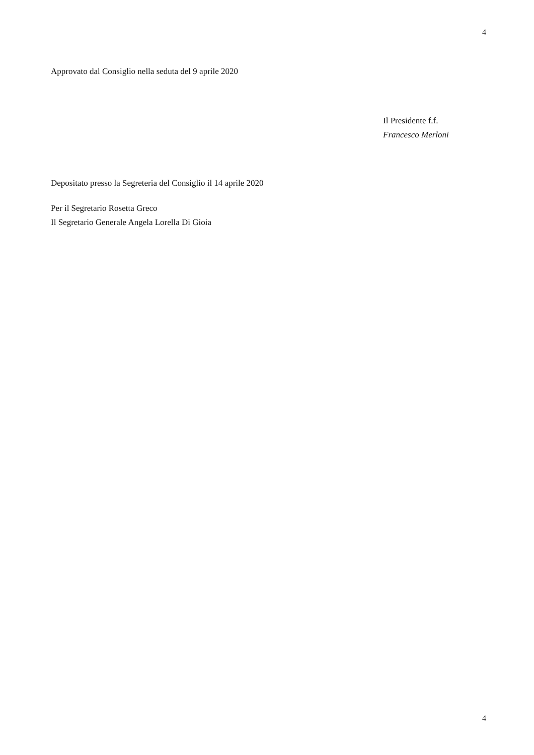4
Approvato dal Consiglio nella seduta del 9 aprile 2020
Il Presidente f.f.
Francesco Merloni
Depositato presso la Segreteria del Consiglio il 14 aprile 2020
Per il Segretario Rosetta Greco
Il Segretario Generale Angela Lorella Di Gioia
4